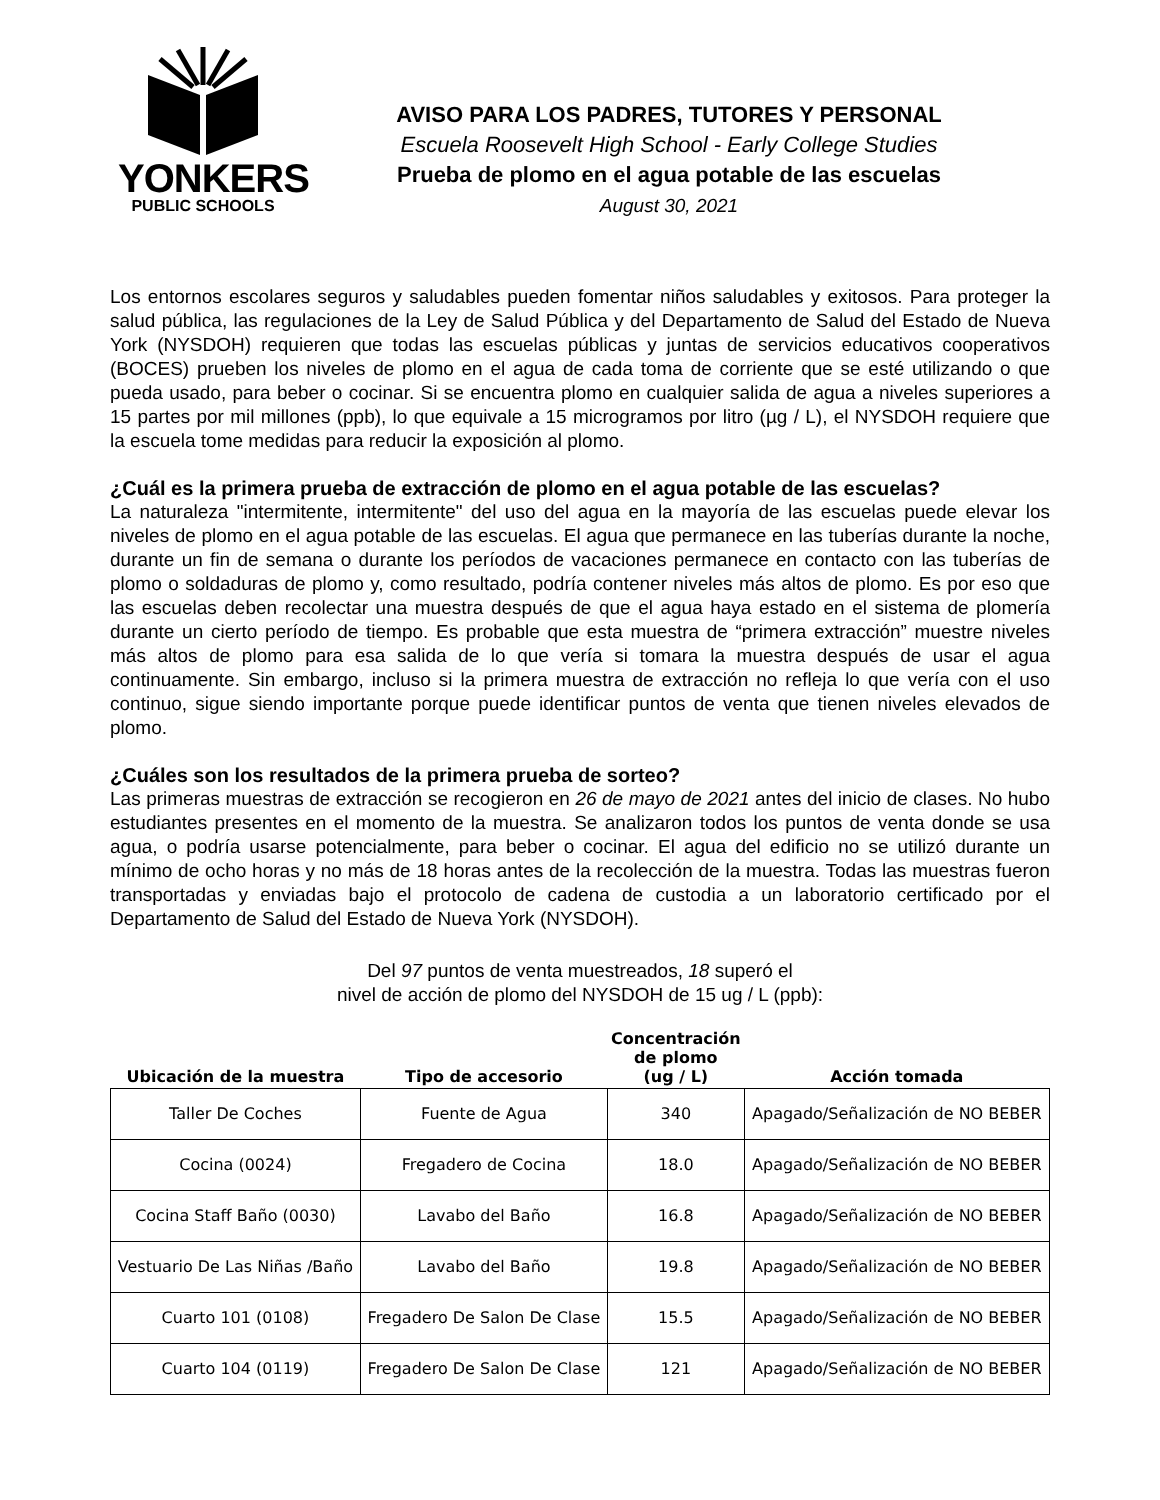YONKERS
PUBLIC SCHOOLS
AVISO PARA LOS PADRES, TUTORES Y PERSONAL
Escuela Roosevelt High School - Early College Studies
Prueba de plomo en el agua potable de las escuelas
August 30, 2021
Los entornos escolares seguros y saludables pueden fomentar niños saludables y exitosos. Para proteger la salud pública, las regulaciones de la Ley de Salud Pública y del Departamento de Salud del Estado de Nueva York (NYSDOH) requieren que todas las escuelas públicas y juntas de servicios educativos cooperativos (BOCES) prueben los niveles de plomo en el agua de cada toma de corriente que se esté utilizando o que pueda usado, para beber o cocinar. Si se encuentra plomo en cualquier salida de agua a niveles superiores a 15 partes por mil millones (ppb), lo que equivale a 15 microgramos por litro (µg / L), el NYSDOH requiere que la escuela tome medidas para reducir la exposición al plomo.
¿Cuál es la primera prueba de extracción de plomo en el agua potable de las escuelas?
La naturaleza "intermitente, intermitente" del uso del agua en la mayoría de las escuelas puede elevar los niveles de plomo en el agua potable de las escuelas. El agua que permanece en las tuberías durante la noche, durante un fin de semana o durante los períodos de vacaciones permanece en contacto con las tuberías de plomo o soldaduras de plomo y, como resultado, podría contener niveles más altos de plomo. Es por eso que las escuelas deben recolectar una muestra después de que el agua haya estado en el sistema de plomería durante un cierto período de tiempo. Es probable que esta muestra de “primera extracción” muestre niveles más altos de plomo para esa salida de lo que vería si tomara la muestra después de usar el agua continuamente. Sin embargo, incluso si la primera muestra de extracción no refleja lo que vería con el uso continuo, sigue siendo importante porque puede identificar puntos de venta que tienen niveles elevados de plomo.
¿Cuáles son los resultados de la primera prueba de sorteo?
Las primeras muestras de extracción se recogieron en 26 de mayo de 2021 antes del inicio de clases. No hubo estudiantes presentes en el momento de la muestra. Se analizaron todos los puntos de venta donde se usa agua, o podría usarse potencialmente, para beber o cocinar. El agua del edificio no se utilizó durante un mínimo de ocho horas y no más de 18 horas antes de la recolección de la muestra. Todas las muestras fueron transportadas y enviadas bajo el protocolo de cadena de custodia a un laboratorio certificado por el Departamento de Salud del Estado de Nueva York (NYSDOH).
Del 97 puntos de venta muestreados, 18 superó el
nivel de acción de plomo del NYSDOH de 15 ug / L (ppb):
| Ubicación de la muestra | Tipo de accesorio | Concentración de plomo (ug / L) | Acción tomada |
| --- | --- | --- | --- |
| Taller De Coches | Fuente de Agua | 340 | Apagado/Señalización de NO BEBER |
| Cocina (0024) | Fregadero de Cocina | 18.0 | Apagado/Señalización de NO BEBER |
| Cocina Staff Baño (0030) | Lavabo del Baño | 16.8 | Apagado/Señalización de NO BEBER |
| Vestuario De Las Niñas /Baño | Lavabo del Baño | 19.8 | Apagado/Señalización de NO BEBER |
| Cuarto 101 (0108) | Fregadero De Salon De Clase | 15.5 | Apagado/Señalización de NO BEBER |
| Cuarto 104 (0119) | Fregadero De Salon De Clase | 121 | Apagado/Señalización de NO BEBER |